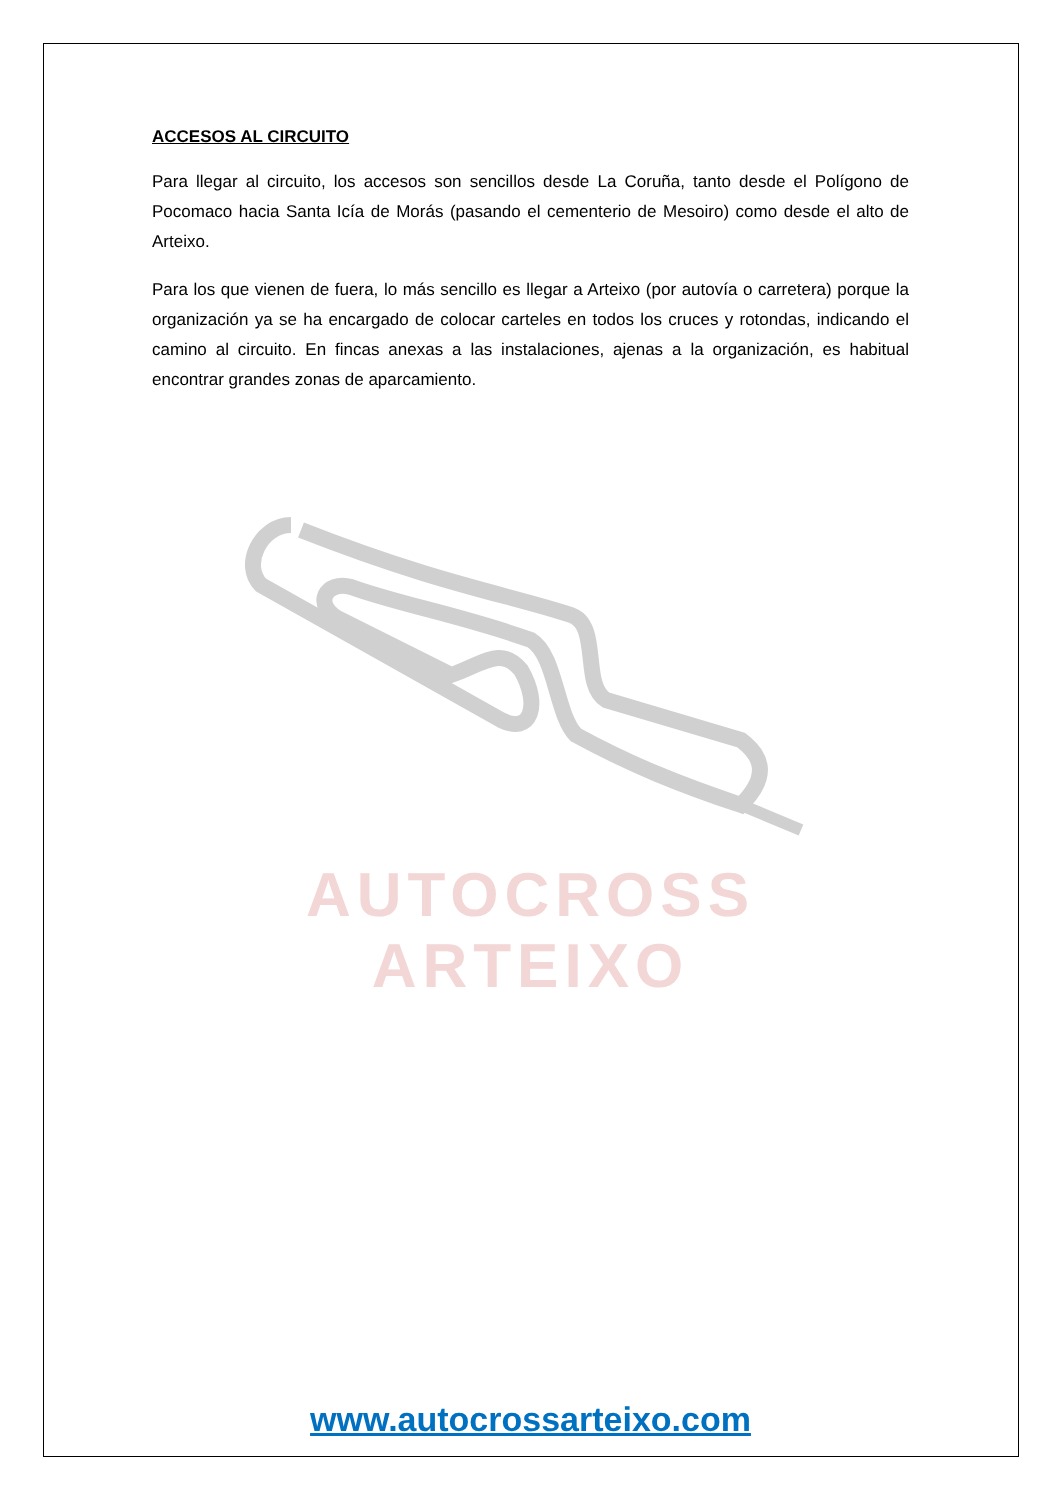ACCESOS AL CIRCUITO
Para llegar al circuito, los accesos son sencillos desde La Coruña, tanto desde el Polígono de Pocomaco hacia Santa Icía de Morás (pasando el cementerio de Mesoiro) como desde el alto de Arteixo.
Para los que vienen de fuera, lo más sencillo es llegar a Arteixo (por autovía o carretera) porque la organización ya se ha encargado de colocar carteles en todos los cruces y rotondas, indicando el camino al circuito. En fincas anexas a las instalaciones, ajenas a la organización, es habitual encontrar grandes zonas de aparcamiento.
AUTOCROSS ARTEIXO
www.autocrossarteixo.com